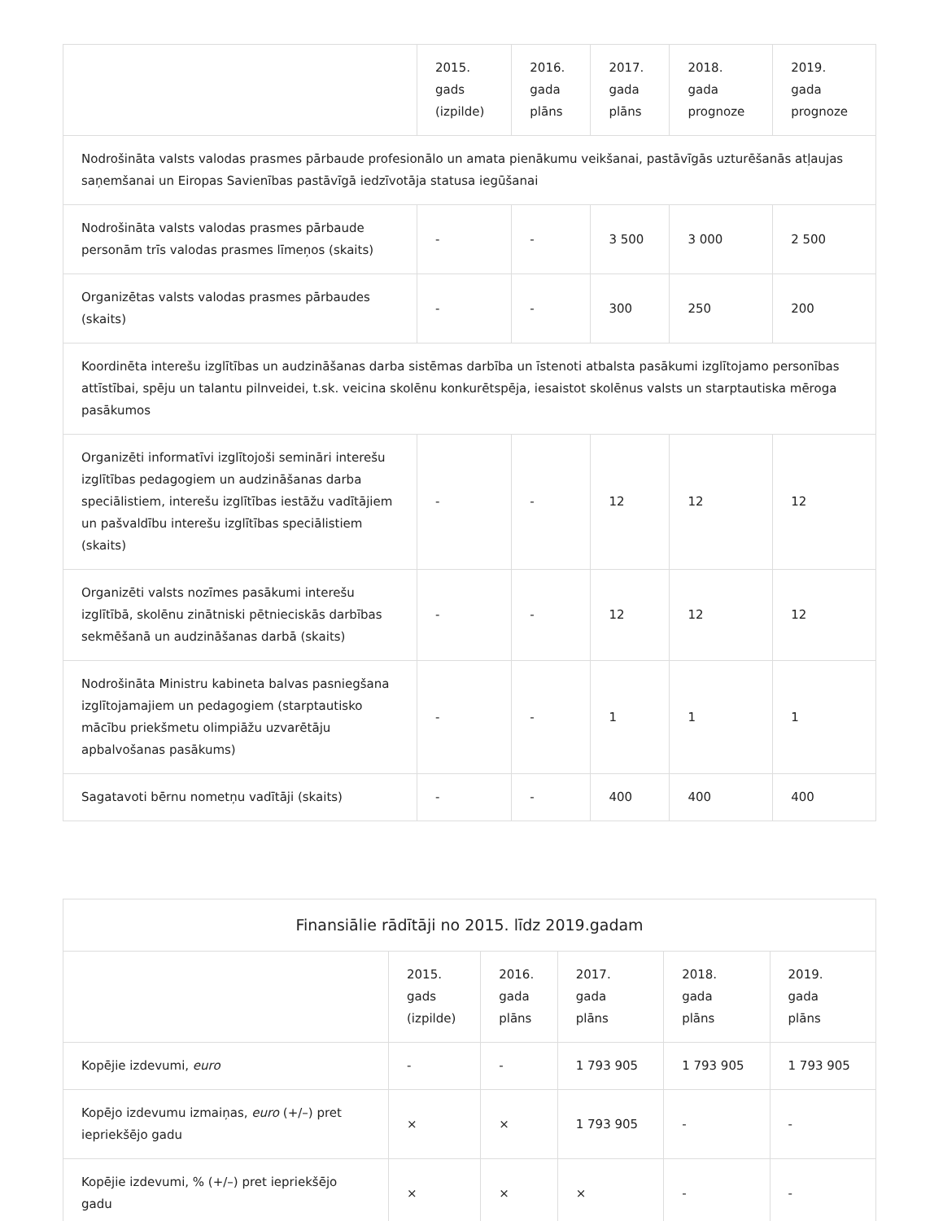| | 2015. gads (izpilde) | 2016. gada plāns | 2017. gada plāns | 2018. gada prognoze | 2019. gada prognoze |
| --- | --- | --- | --- | --- | --- |
| Nodrošināta valsts valodas prasmes pārbaude profesionālo un amata pienākumu veikšanai, pastāvīgās uzturēšanās atļaujas saņemšanai un Eiropas Savienības pastāvīgā iedzīvotāja statusa iegūšanai | | | | | |
| Nodrošināta valsts valodas prasmes pārbaude personām trīs valodas prasmes līmeņos (skaits) | - | - | 3 500 | 3 000 | 2 500 |
| Organizētas valsts valodas prasmes pārbaudes (skaits) | - | - | 300 | 250 | 200 |
| Koordinēta interešu izglītības un audzināšanas darba sistēmas darbība un īstenoti atbalsta pasākumi izglītojamo personības attīstībai, spēju un talantu pilnveidei, t.sk. veicina skolēnu konkurētspēja, iesaistot skolēnus valsts un starptautiska mēroga pasākumos | | | | | |
| Organizēti informatīvi izglītojoši semināri interešu izglītības pedagogiem un audzināšanas darba speciālistiem, interešu izglītības iestāžu vadītājiem un pašvaldību interešu izglītības speciālistiem (skaits) | - | - | 12 | 12 | 12 |
| Organizēti valsts nozīmes pasākumi interešu izglītībā, skolēnu zinātniski pētnieciskās darbības sekmēšanā un audzināšanas darbā (skaits) | - | - | 12 | 12 | 12 |
| Nodrošināta Ministru kabineta balvas pasniegšana izglītojamajiem un pedagogiem (starptautisko mācību priekšmetu olimpiāžu uzvarētāju apbalvošanas pasākums) | - | - | 1 | 1 | 1 |
| Sagatavoti bērnu nometņu vadītāji (skaits) | - | - | 400 | 400 | 400 |
| Finansiālie rādītāji no 2015. līdz 2019.gadam | | | | | |
| --- | --- | --- | --- | --- | --- |
| | 2015. gads (izpilde) | 2016. gada plāns | 2017. gada plāns | 2018. gada plāns | 2019. gada plāns |
| Kopējie izdevumi, euro | - | - | 1 793 905 | 1 793 905 | 1 793 905 |
| Kopējo izdevumu izmaiņas, euro (+/–) pret iepriekšējo gadu | × | × | 1 793 905 | - | - |
| Kopējie izdevumi, % (+/–) pret iepriekšējo gadu | × | × | × | - | - |